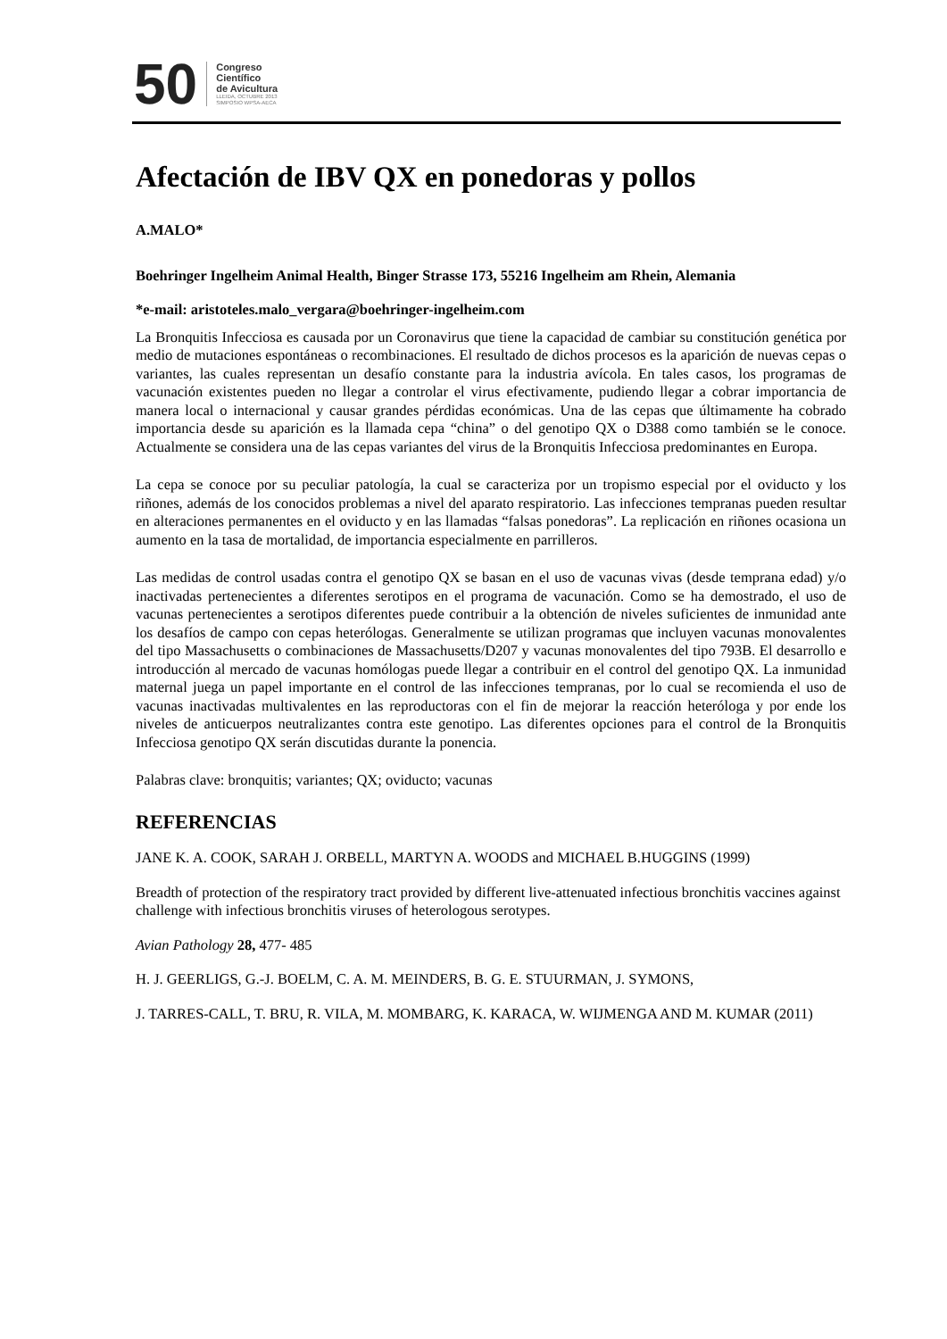50
Congreso
Científico
de Avicultura
LLEIDA, OCTUBRE 2013
SIMPOSIO WPSA-AECA
Afectación de IBV QX en ponedoras y pollos
A.MALO*
Boehringer Ingelheim Animal Health, Binger Strasse 173, 55216 Ingelheim am Rhein, Alemania
*e-mail: aristoteles.malo_vergara@boehringer-ingelheim.com
La Bronquitis Infecciosa es causada por un Coronavirus que tiene la capacidad de cambiar su constitución genética por medio de mutaciones espontáneas o recombinaciones. El resultado de dichos procesos es la aparición de nuevas cepas o variantes, las cuales representan un desafío constante para la industria avícola. En tales casos, los programas de vacunación existentes pueden no llegar a controlar el virus efectivamente, pudiendo llegar a cobrar importancia de manera local o internacional y causar grandes pérdidas económicas. Una de las cepas que últimamente ha cobrado importancia desde su aparición es la llamada cepa “china” o del genotipo QX o D388 como también se le conoce. Actualmente se considera una de las cepas variantes del virus de la Bronquitis Infecciosa predominantes en Europa.
La cepa se conoce por su peculiar patología, la cual se caracteriza por un tropismo especial por el oviducto y los riñones, además de los conocidos problemas a nivel del aparato respiratorio. Las infecciones tempranas pueden resultar en alteraciones permanentes en el oviducto y en las llamadas “falsas ponedoras”. La replicación en riñones ocasiona un aumento en la tasa de mortalidad, de importancia especialmente en parrilleros.
Las medidas de control usadas contra el genotipo QX se basan en el uso de vacunas vivas (desde temprana edad) y/o inactivadas pertenecientes a diferentes serotipos en el programa de vacunación. Como se ha demostrado, el uso de vacunas pertenecientes a serotipos diferentes puede contribuir a la obtención de niveles suficientes de inmunidad ante los desafíos de campo con cepas heterólogas. Generalmente se utilizan programas que incluyen vacunas monovalentes del tipo Massachusetts o combinaciones de Massachusetts/D207 y vacunas monovalentes del tipo 793B. El desarrollo e introducción al mercado de vacunas homólogas puede llegar a contribuir en el control del genotipo QX. La inmunidad maternal juega un papel importante en el control de las infecciones tempranas, por lo cual se recomienda el uso de vacunas inactivadas multivalentes en las reproductoras con el fin de mejorar la reacción heteróloga y por ende los niveles de anticuerpos neutralizantes contra este genotipo. Las diferentes opciones para el control de la Bronquitis Infecciosa genotipo QX serán discutidas durante la ponencia.
Palabras clave: bronquitis; variantes; QX; oviducto; vacunas
REFERENCIAS
JANE K. A. COOK, SARAH J. ORBELL, MARTYN A. WOODS and MICHAEL B.HUGGINS (1999)
Breadth of protection of the respiratory tract provided by different live-attenuated infectious bronchitis vaccines against challenge with infectious bronchitis viruses of heterologous serotypes.
Avian Pathology 28, 477- 485
H. J. GEERLIGS, G.-J. BOELM, C. A. M. MEINDERS, B. G. E. STUURMAN, J. SYMONS,
J. TARRES-CALL, T. BRU, R. VILA, M. MOMBARG, K. KARACA, W. WIJMENGA AND M. KUMAR (2011)